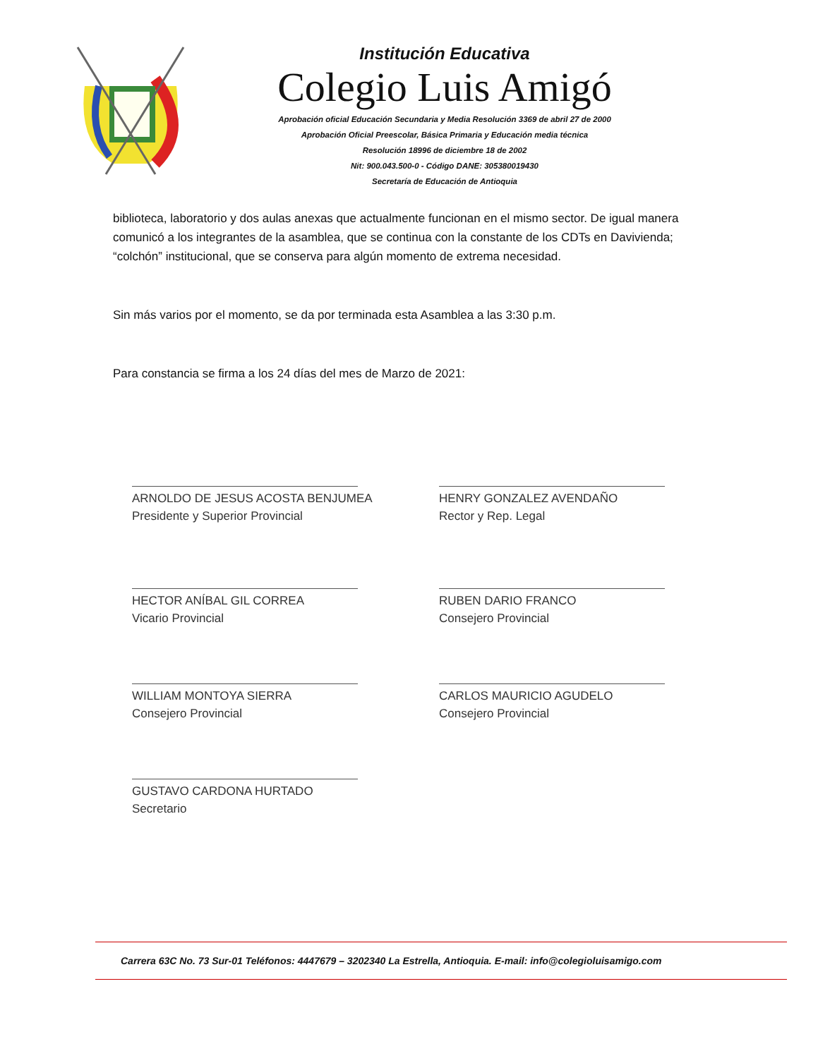Institución Educativa
Colegio Luis Amigó
Aprobación oficial Educación Secundaria y Media Resolución 3369 de abril 27 de 2000
Aprobación Oficial Preescolar, Básica Primaria y Educación media técnica
Resolución 18996 de diciembre 18 de 2002
Nit: 900.043.500-0 - Código DANE: 305380019430
Secretaría de Educación de Antioquia
biblioteca, laboratorio y dos aulas anexas que actualmente funcionan en el mismo sector. De igual manera comunicó a los integrantes de la asamblea, que se continua con la constante de los CDTs en Davivienda; “colchón” institucional, que se conserva para algún momento de extrema necesidad.
Sin más varios por el momento, se da por terminada esta Asamblea a las 3:30 p.m.
Para constancia se firma a los 24 días del mes de Marzo de 2021:
ARNOLDO DE JESUS ACOSTA BENJUMEA
Presidente y Superior Provincial
HENRY GONZALEZ AVENDAÑO
Rector y Rep. Legal
HECTOR ANÍBAL GIL CORREA
Vicario Provincial
RUBEN DARIO FRANCO
Consejero Provincial
WILLIAM MONTOYA SIERRA
Consejero Provincial
CARLOS MAURICIO AGUDELO
Consejero Provincial
GUSTAVO CARDONA HURTADO
Secretario
Carrera 63C No. 73 Sur-01 Teléfonos: 4447679 – 3202340 La Estrella, Antioquia. E-mail: info@colegioluisamigo.com